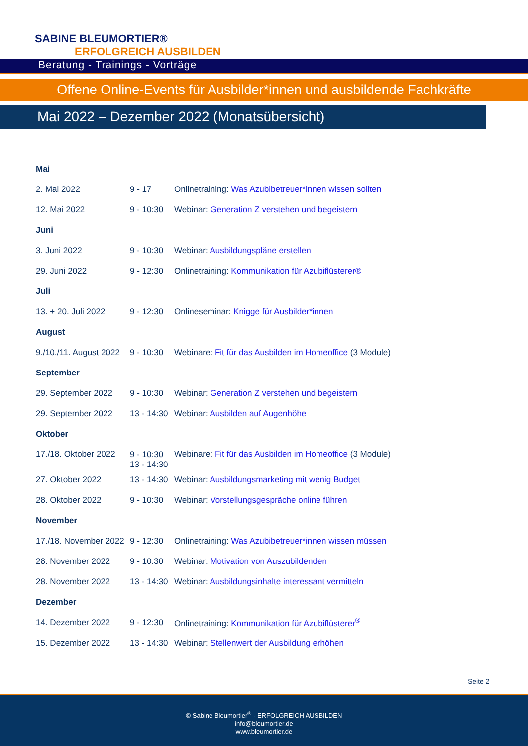SABINE BLEUMORTIER®
ERFOLGREICH AUSBILDEN
Beratung - Trainings - Vorträge
Offene Online-Events für Ausbilder*innen und ausbildende Fachkräfte
Mai 2022 – Dezember 2022 (Monatsübersicht)
| Mai | | |
| 2. Mai 2022 | 9 - 17 | Onlinetraining: Was Azubibetreuer*innen wissen sollten |
| 12. Mai 2022 | 9 - 10:30 | Webinar: Generation Z verstehen und begeistern |
| Juni | | |
| 3. Juni 2022 | 9 - 10:30 | Webinar: Ausbildungspläne erstellen |
| 29. Juni 2022 | 9 - 12:30 | Onlinetraining: Kommunikation für Azubiflüsterer® |
| Juli | | |
| 13. + 20. Juli 2022 | 9 - 12:30 | Onlineseminar: Knigge für Ausbilder*innen |
| August | | |
| 9./10./11. August 2022 | 9 - 10:30 | Webinare: Fit für das Ausbilden im Homeoffice (3 Module) |
| September | | |
| 29. September 2022 | 9 - 10:30 | Webinar: Generation Z verstehen und begeistern |
| 29. September 2022 | 13 - 14:30 | Webinar: Ausbilden auf Augenhöhe |
| Oktober | | |
| 17./18. Oktober 2022 | 9 - 10:30 13 - 14:30 | Webinare: Fit für das Ausbilden im Homeoffice (3 Module) |
| 27. Oktober 2022 | 13 - 14:30 | Webinar: Ausbildungsmarketing mit wenig Budget |
| 28. Oktober 2022 | 9 - 10:30 | Webinar: Vorstellungsgespräche online führen |
| November | | |
| 17./18. November 2022 | 9 - 12:30 | Onlinetraining: Was Azubibetreuer*innen wissen müssen |
| 28. November 2022 | 9 - 10:30 | Webinar: Motivation von Auszubildenden |
| 28. November 2022 | 13 - 14:30 | Webinar: Ausbildungsinhalte interessant vermitteln |
| Dezember | | |
| 14. Dezember 2022 | 9 - 12:30 | Onlinetraining: Kommunikation für Azubiflüsterer<sup>®</sup> |
| 15. Dezember 2022 | 13 - 14:30 | Webinar: Stellenwert der Ausbildung erhöhen |
Seite 2
© Sabine Bleumortier<sup>®</sup> - ERFOLGREICH AUSBILDEN
info@bleumortier.de
www.bleumortier.de